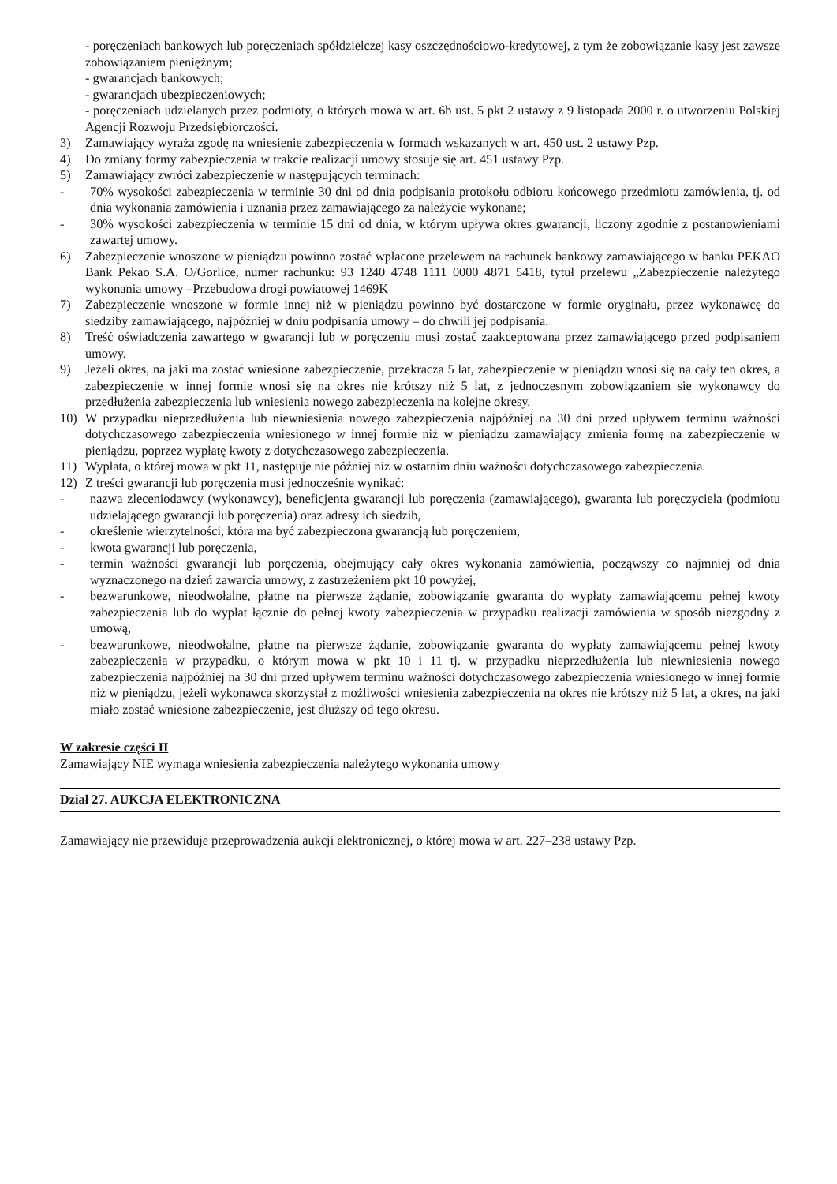- poręczeniach bankowych lub poręczeniach spółdzielczej kasy oszczędnościowo-kredytowej, z tym że zobowiązanie kasy jest zawsze zobowiązaniem pieniężnym;
- gwarancjach bankowych;
- gwarancjach ubezpieczeniowych;
- poręczeniach udzielanych przez podmioty, o których mowa w art. 6b ust. 5 pkt 2 ustawy z 9 listopada 2000 r. o utworzeniu Polskiej Agencji Rozwoju Przedsiębiorczości.
3) Zamawiający wyraża zgodę na wniesienie zabezpieczenia w formach wskazanych w art. 450 ust. 2 ustawy Pzp.
4) Do zmiany formy zabezpieczenia w trakcie realizacji umowy stosuje się art. 451 ustawy Pzp.
5) Zamawiający zwróci zabezpieczenie w następujących terminach:
- 70% wysokości zabezpieczenia w terminie 30 dni od dnia podpisania protokołu odbioru końcowego przedmiotu zamówienia, tj. od dnia wykonania zamówienia i uznania przez zamawiającego za należycie wykonane;
- 30% wysokości zabezpieczenia w terminie 15 dni od dnia, w którym upływa okres gwarancji, liczony zgodnie z postanowieniami zawartej umowy.
6) Zabezpieczenie wnoszone w pieniądzu powinno zostać wpłacone przelewem na rachunek bankowy zamawiającego w banku PEKAO Bank Pekao S.A. O/Gorlice, numer rachunku: 93 1240 4748 1111 0000 4871 5418, tytuł przelewu „Zabezpieczenie należytego wykonania umowy –Przebudowa drogi powiatowej 1469K
7) Zabezpieczenie wnoszone w formie innej niż w pieniądzu powinno być dostarczone w formie oryginału, przez wykonawcę do siedziby zamawiającego, najpóźniej w dniu podpisania umowy – do chwili jej podpisania.
8) Treść oświadczenia zawartego w gwarancji lub w poręczeniu musi zostać zaakceptowana przez zamawiającego przed podpisaniem umowy.
9) Jeżeli okres, na jaki ma zostać wniesione zabezpieczenie, przekracza 5 lat, zabezpieczenie w pieniądzu wnosi się na cały ten okres, a zabezpieczenie w innej formie wnosi się na okres nie krótszy niż 5 lat, z jednoczesnym zobowiązaniem się wykonawcy do przedłużenia zabezpieczenia lub wniesienia nowego zabezpieczenia na kolejne okresy.
10) W przypadku nieprzedłużenia lub niewniesienia nowego zabezpieczenia najpóźniej na 30 dni przed upływem terminu ważności dotychczasowego zabezpieczenia wniesionego w innej formie niż w pieniądzu zamawiający zmienia formę na zabezpieczenie w pieniądzu, poprzez wypłatę kwoty z dotychczasowego zabezpieczenia.
11) Wypłata, o której mowa w pkt 11, następuje nie później niż w ostatnim dniu ważności dotychczasowego zabezpieczenia.
12) Z treści gwarancji lub poręczenia musi jednocześnie wynikać:
- nazwa zleceniodawcy (wykonawcy), beneficjenta gwarancji lub poręczenia (zamawiającego), gwaranta lub poręczyciela (podmiotu udzielającego gwarancji lub poręczenia) oraz adresy ich siedzib,
- określenie wierzytelności, która ma być zabezpieczona gwarancją lub poręczeniem,
- kwota gwarancji lub poręczenia,
- termin ważności gwarancji lub poręczenia, obejmujący cały okres wykonania zamówienia, począwszy co najmniej od dnia wyznaczonego na dzień zawarcia umowy, z zastrzeżeniem pkt 10 powyżej,
- bezwarunkowe, nieodwołalne, płatne na pierwsze żądanie, zobowiązanie gwaranta do wypłaty zamawiającemu pełnej kwoty zabezpieczenia lub do wypłat łącznie do pełnej kwoty zabezpieczenia w przypadku realizacji zamówienia w sposób niezgodny z umową,
- bezwarunkowe, nieodwołalne, płatne na pierwsze żądanie, zobowiązanie gwaranta do wypłaty zamawiającemu pełnej kwoty zabezpieczenia w przypadku, o którym mowa w pkt 10 i 11 tj. w przypadku nieprzedłużenia lub niewniesienia nowego zabezpieczenia najpóźniej na 30 dni przed upływem terminu ważności dotychczasowego zabezpieczenia wniesionego w innej formie niż w pieniądzu, jeżeli wykonawca skorzystał z możliwości wniesienia zabezpieczenia na okres nie krótszy niż 5 lat, a okres, na jaki miało zostać wniesione zabezpieczenie, jest dłuższy od tego okresu.
W zakresie części II
Zamawiający NIE wymaga wniesienia zabezpieczenia należytego wykonania umowy
Dział 27. AUKCJA ELEKTRONICZNA
Zamawiający nie przewiduje przeprowadzenia aukcji elektronicznej, o której mowa w art. 227–238 ustawy Pzp.